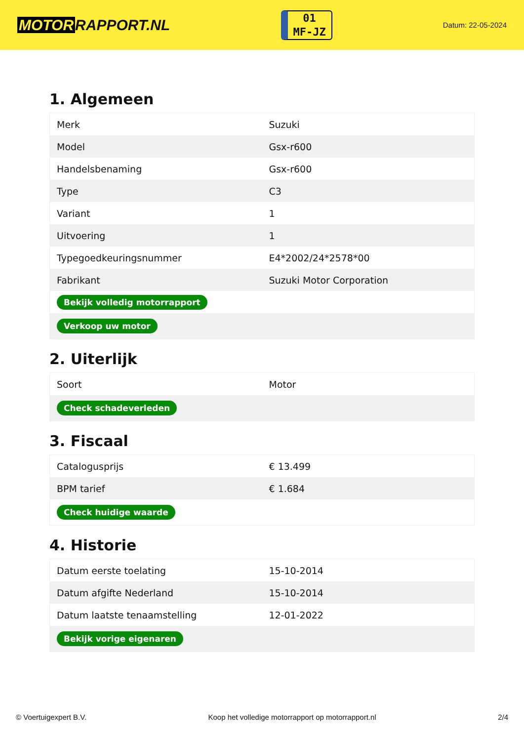MOTOR RAPPORT.NL
01
MF-JZ
Datum: 22-05-2024
1. Algemeen
| Merk | Suzuki |
| Model | Gsx-r600 |
| Handelsbenaming | Gsx-r600 |
| Type | C3 |
| Variant | 1 |
| Uitvoering | 1 |
| Typegoedkeuringsnummer | E4*2002/24*2578*00 |
| Fabrikant | Suzuki Motor Corporation |
| Bekijk volledig motorrapport | |
| Verkoop uw motor | |
2. Uiterlijk
| Soort | Motor |
| Check schadeverleden | |
3. Fiscaal
| Catalogusprijs | € 13.499 |
| BPM tarief | € 1.684 |
| Check huidige waarde | |
4. Historie
| Datum eerste toelating | 15-10-2014 |
| Datum afgifte Nederland | 15-10-2014 |
| Datum laatste tenaamstelling | 12-01-2022 |
| Bekijk vorige eigenaren | |
© Voertuigexpert B.V. Koop het volledige motorrapport op motorrapport.nl 2/4